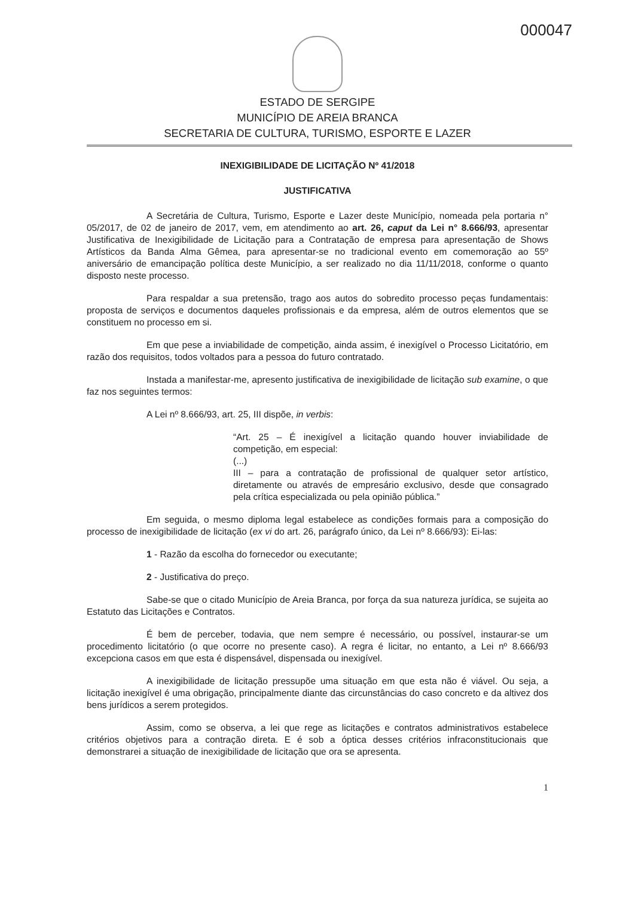000047
ESTADO DE SERGIPE
MUNICÍPIO DE AREIA BRANCA
SECRETARIA DE CULTURA, TURISMO, ESPORTE E LAZER
INEXIGIBILIDADE DE LICITAÇÃO Nº 41/2018
JUSTIFICATIVA
A Secretária de Cultura, Turismo, Esporte e Lazer deste Município, nomeada pela portaria n° 05/2017, de 02 de janeiro de 2017, vem, em atendimento ao art. 26, caput da Lei n° 8.666/93, apresentar Justificativa de Inexigibilidade de Licitação para a Contratação de empresa para apresentação de Shows Artísticos da Banda Alma Gêmea, para apresentar-se no tradicional evento em comemoração ao 55º aniversário de emancipação política deste Município, a ser realizado no dia 11/11/2018, conforme o quanto disposto neste processo.
Para respaldar a sua pretensão, trago aos autos do sobredito processo peças fundamentais: proposta de serviços e documentos daqueles profissionais e da empresa, além de outros elementos que se constituem no processo em si.
Em que pese a inviabilidade de competição, ainda assim, é inexigível o Processo Licitatório, em razão dos requisitos, todos voltados para a pessoa do futuro contratado.
Instada a manifestar-me, apresento justificativa de inexigibilidade de licitação sub examine, o que faz nos seguintes termos:
A Lei nº 8.666/93, art. 25, III dispõe, in verbis:
“Art. 25 – É inexigível a licitação quando houver inviabilidade de competição, em especial:
(...)
III – para a contratação de profissional de qualquer setor artístico, diretamente ou através de empresário exclusivo, desde que consagrado pela crítica especializada ou pela opinião pública.”
Em seguida, o mesmo diploma legal estabelece as condições formais para a composição do processo de inexigibilidade de licitação (ex vi do art. 26, parágrafo único, da Lei nº 8.666/93): Ei-las:
1 - Razão da escolha do fornecedor ou executante;
2 - Justificativa do preço.
Sabe-se que o citado Município de Areia Branca, por força da sua natureza jurídica, se sujeita ao Estatuto das Licitações e Contratos.
É bem de perceber, todavia, que nem sempre é necessário, ou possível, instaurar-se um procedimento licitatório (o que ocorre no presente caso). A regra é licitar, no entanto, a Lei nº 8.666/93 excepciona casos em que esta é dispensável, dispensada ou inexigível.
A inexigibilidade de licitação pressupõe uma situação em que esta não é viável. Ou seja, a licitação inexigível é uma obrigação, principalmente diante das circunstâncias do caso concreto e da altivez dos bens jurídicos a serem protegidos.
Assim, como se observa, a lei que rege as licitações e contratos administrativos estabelece critérios objetivos para a contração direta. E é sob a óptica desses critérios infraconstitucionais que demonstrarei a situação de inexigibilidade de licitação que ora se apresenta.
1